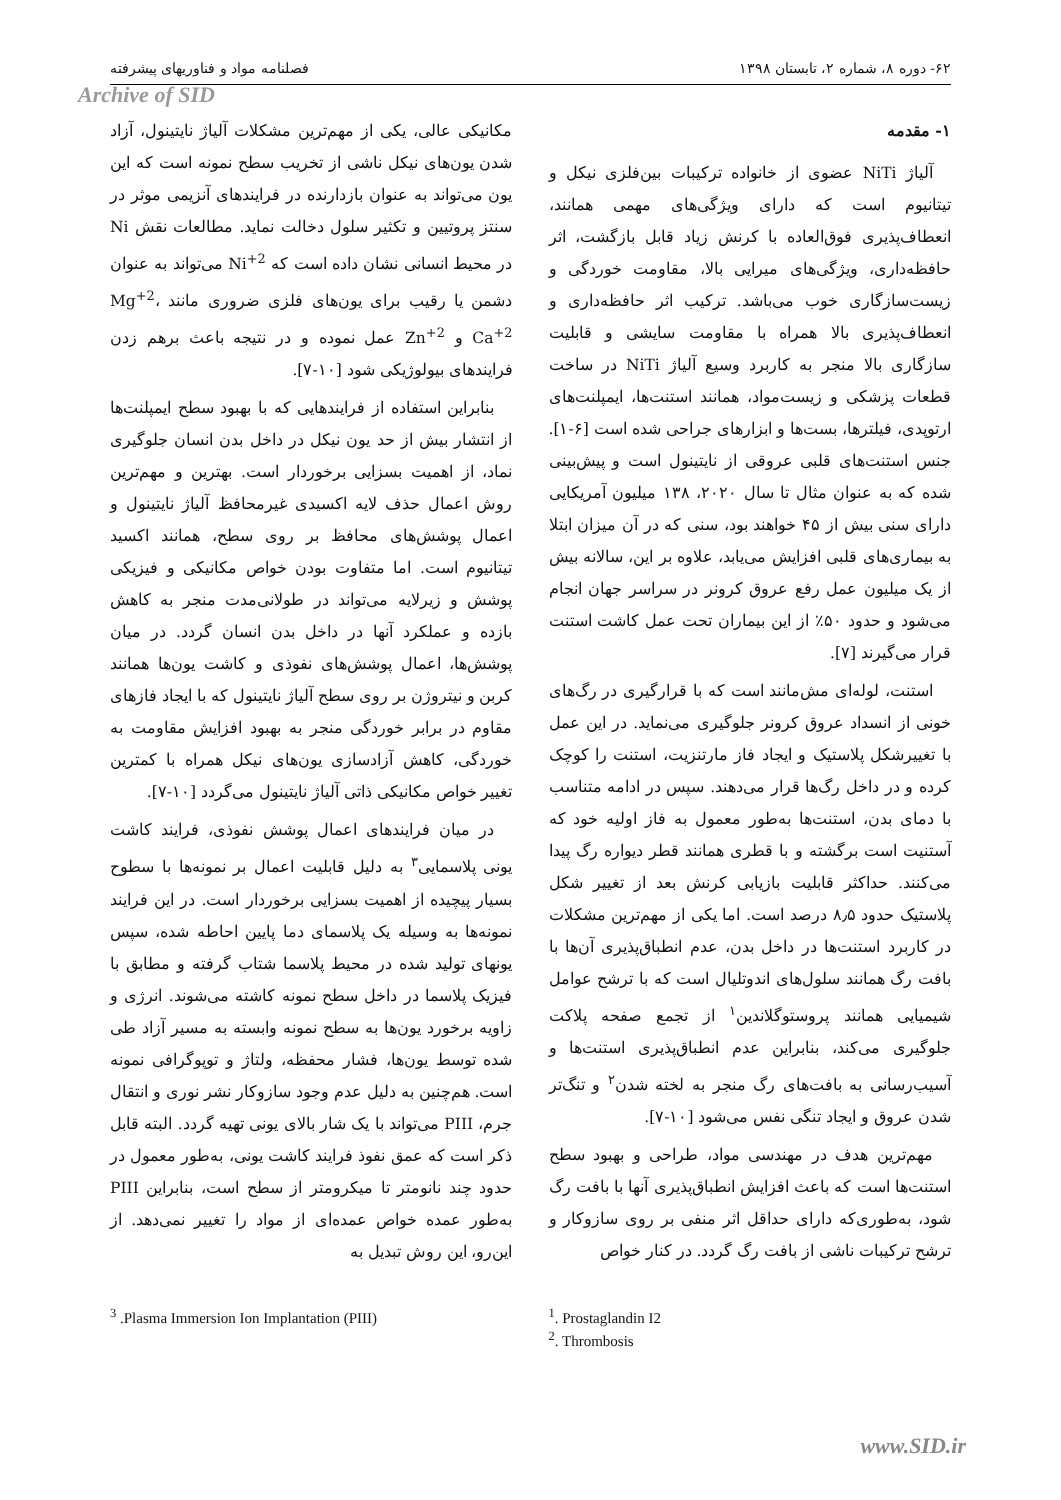۶۲- دوره ۸، شماره ۲، تابستان ۱۳۹۸ فصلنامه مواد و فناوریهای پیشرفته
Archive of SID
۱- مقدمه
آلیاژ NiTi عضوی از خانواده ترکیبات بین‌فلزی نیکل و تیتانیوم است که دارای ویژگی‌های مهمی همانند، انعطاف‌پذیری فوق‌العاده با کرنش زیاد قابل بازگشت، اثر حافظه‌داری، ویژگی‌های میرایی بالا، مقاومت خوردگی و زیست‌سازگاری خوب می‌باشد. ترکیب اثر حافظه‌داری و انعطاف‌پذیری بالا همراه با مقاومت سایشی و قابلیت سازگاری بالا منجر به کاربرد وسیع آلیاژ NiTi در ساخت قطعات پزشکی و زیست‌مواد، همانند استنت‌ها، ایمپلنت‌های ارتوپدی، فیلترها، بست‌ها و ابزارهای جراحی شده است [۶-۱]. جنس استنت‌های قلبی عروقی از نایتینول است و پیش‌بینی شده که به عنوان مثال تا سال ۲۰۲۰، ۱۳۸ میلیون آمریکایی دارای سنی بیش از ۴۵ خواهند بود، سنی که در آن میزان ابتلا به بیماری‌های قلبی افزایش می‌یابد، علاوه بر این، سالانه بیش از یک میلیون عمل رفع عروق کرونر در سراسر جهان انجام می‌شود و حدود ۵۰٪ از این بیماران تحت عمل کاشت استنت قرار می‌گیرند [۷].
استنت، لوله‌ای مش‌مانند است که با قرارگیری در رگ‌های خونی از انسداد عروق کرونر جلوگیری می‌نماید. در این عمل با تغییرشکل پلاستیک و ایجاد فاز مارتنزیت، استنت را کوچک کرده و در داخل رگ‌ها قرار می‌دهند. سپس در ادامه متناسب با دمای بدن، استنت‌ها به‌طور معمول به فاز اولیه خود که آستنیت است برگشته و با قطری همانند قطر دیواره رگ پیدا می‌کنند. حداکثر قابلیت بازیابی کرنش بعد از تغییر شکل پلاستیک حدود ۸٫۵ درصد است. اما یکی از مهم‌ترین مشکلات در کاربرد استنت‌ها در داخل بدن، عدم انطباق‌پذیری آن‌ها با بافت رگ همانند سلول‌های اندوتلیال است که با ترشح عوامل شیمیایی همانند پروستوگلاندین<sup>۱</sup> از تجمع صفحه پلاکت جلوگیری می‌کند، بنابراین عدم انطباق‌پذیری استنت‌ها و آسیب‌رسانی به بافت‌های رگ منجر به لخته شدن<sup>۲</sup> و تنگ‌تر شدن عروق و ایجاد تنگی نفس می‌شود [۱۰-۷].
مهم‌ترین هدف در مهندسی مواد، طراحی و بهبود سطح استنت‌ها است که باعث افزایش انطباق‌پذیری آنها با بافت رگ شود، به‌طوری‌که دارای حداقل اثر منفی بر روی سازوکار و ترشح ترکیبات ناشی از بافت رگ گردد. در کنار خواص
مکانیکی عالی، یکی از مهم‌ترین مشکلات آلیاژ نایتینول، آزاد شدن یون‌های نیکل ناشی از تخریب سطح نمونه است که این یون می‌تواند به عنوان بازدارنده در فرایندهای آنزیمی موثر در سنتز پروتیین و تکثیر سلول دخالت نماید. مطالعات نقش Ni در محیط انسانی نشان داده است که Ni<sup>+2</sup> می‌تواند به عنوان دشمن یا رقیب برای یون‌های فلزی ضروری مانند Mg<sup>+2</sup>، Ca<sup>+2</sup> و Zn<sup>+2</sup> عمل نموده و در نتیجه باعث برهم زدن فرایندهای بیولوژیکی شود [۱۰-۷].
بنابراین استفاده از فرایندهایی که با بهبود سطح ایمپلنت‌ها از انتشار بیش از حد یون نیکل در داخل بدن انسان جلوگیری نماد، از اهمیت بسزایی برخوردار است. بهترین و مهم‌ترین روش اعمال حذف لایه اکسیدی غیرمحافظ آلیاژ نایتینول و اعمال پوشش‌های محافظ بر روی سطح، همانند اکسید تیتانیوم است. اما متفاوت بودن خواص مکانیکی و فیزیکی پوشش و زیرلایه می‌تواند در طولانی‌مدت منجر به کاهش بازده و عملکرد آنها در داخل بدن انسان گردد. در میان پوشش‌ها، اعمال پوشش‌های نفوذی و کاشت یون‌ها همانند کربن و نیتروژن بر روی سطح آلیاژ نایتینول که با ایجاد فازهای مقاوم در برابر خوردگی منجر به بهبود افزایش مقاومت به خوردگی، کاهش آزادسازی یون‌های نیکل همراه با کمترین تغییر خواص مکانیکی ذاتی آلیاژ نایتینول می‌گردد [۱۰-۷].
در میان فرایندهای اعمال پوشش نفوذی، فرایند کاشت یونی پلاسمایی<sup>۳</sup> به دلیل قابلیت اعمال بر نمونه‌ها با سطوح بسیار پیچیده از اهمیت بسزایی برخوردار است. در این فرایند نمونه‌ها به وسیله یک پلاسمای دما پایین احاطه شده، سپس یونهای تولید شده در محیط پلاسما شتاب گرفته و مطابق با فیزیک پلاسما در داخل سطح نمونه کاشته می‌شوند. انرژی و زاویه برخورد یون‌ها به سطح نمونه وابسته به مسیر آزاد طی شده توسط یون‌ها، فشار محفظه، ولتاژ و توپوگرافی نمونه است. هم‌چنین به دلیل عدم وجود سازوکار نشر نوری و انتقال جرم، PIII می‌تواند با یک شار بالای یونی تهیه گردد. البته قابل ذکر است که عمق نفوذ فرایند کاشت یونی، به‌طور معمول در حدود چند نانومتر تا میکرومتر از سطح است، بنابراین PIII به‌طور عمده خواص عمده‌ای از مواد را تغییر نمی‌دهد. از این‌رو، این روش تبدیل به
<sup>1</sup>. Prostaglandin I2
<sup>2</sup>. Thrombosis
<sup>3</sup> .Plasma Immersion Ion Implantation (PIII)
www.SID.ir